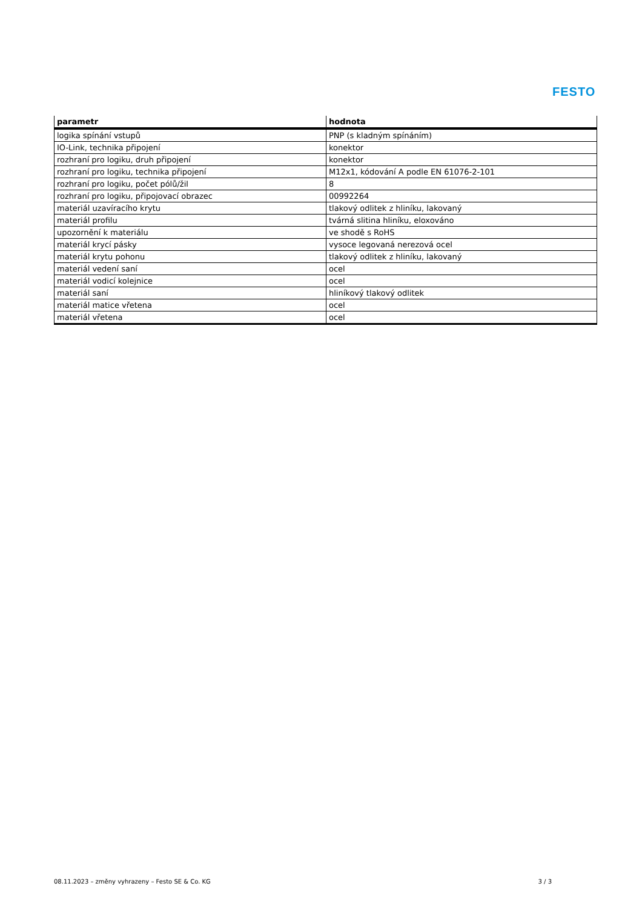FESTO
| parametr | hodnota |
| --- | --- |
| logika spínání vstupů | PNP (s kladným spínáním) |
| IO-Link, technika připojení | konektor |
| rozhraní pro logiku, druh připojení | konektor |
| rozhraní pro logiku, technika připojení | M12x1, kódování A podle EN 61076-2-101 |
| rozhraní pro logiku, počet pólů/žil | 8 |
| rozhraní pro logiku, připojovací obrazec | 00992264 |
| materiál uzavíracího krytu | tlakový odlitek z hliníku, lakovaný |
| materiál profilu | tvárná slitina hliníku, eloxováno |
| upozornění k materiálu | ve shodě s RoHS |
| materiál krycí pásky | vysoce legovaná nerezová ocel |
| materiál krytu pohonu | tlakový odlitek z hliníku, lakovaný |
| materiál vedení saní | ocel |
| materiál vodicí kolejnice | ocel |
| materiál saní | hliníkový tlakový odlitek |
| materiál matice vřetena | ocel |
| materiál vřetena | ocel |
08.11.2023 – změny vyhrazeny – Festo SE & Co. KG 3 / 3